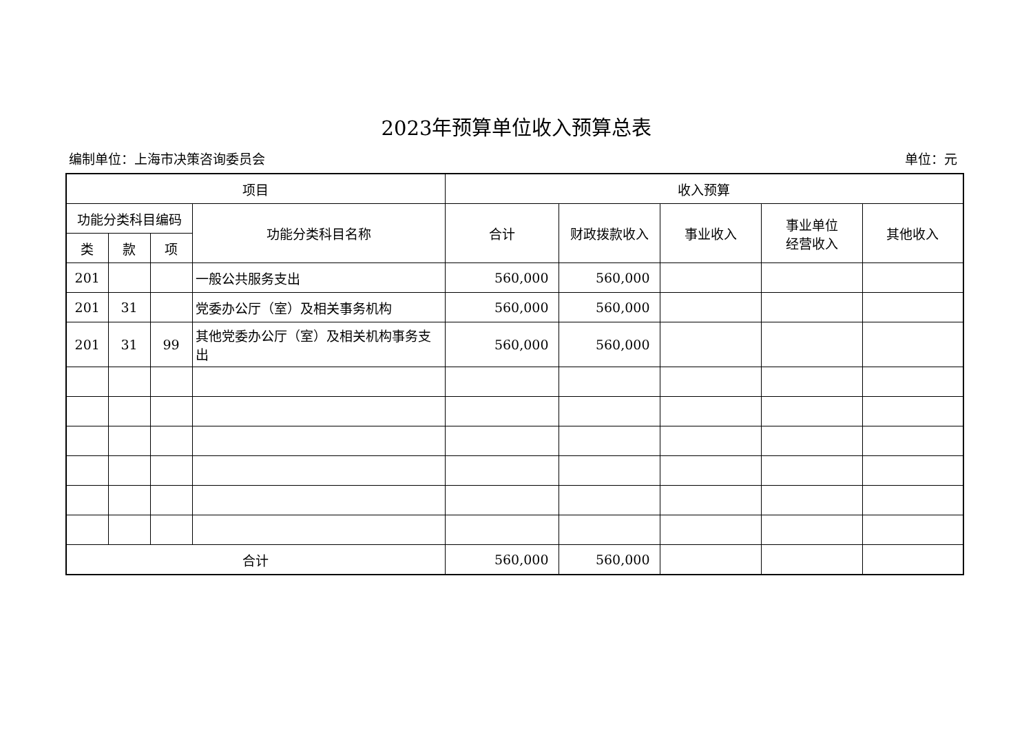2023年预算单位收入预算总表
编制单位：上海市决策咨询委员会 单位：元
| 项目 | | | | 收入预算 | | | | |
| --- | --- | --- | --- | --- | --- | --- | --- | --- |
| 功能分类科目编码 | | | 功能分类科目名称 | 合计 | 财政拨款收入 | 事业收入 | 事业单位 经营收入 | 其他收入 |
| 类 | 款 | 项 | | | | | | |
| 201 | | | 一般公共服务支出 | 560,000 | 560,000 | | | |
| 201 | 31 | | 党委办公厅（室）及相关事务机构 | 560,000 | 560,000 | | | |
| 201 | 31 | 99 | 其他党委办公厅（室）及相关机构事务支出 | 560,000 | 560,000 | | | |
| 合计 | | | | 560,000 | 560,000 | | | |